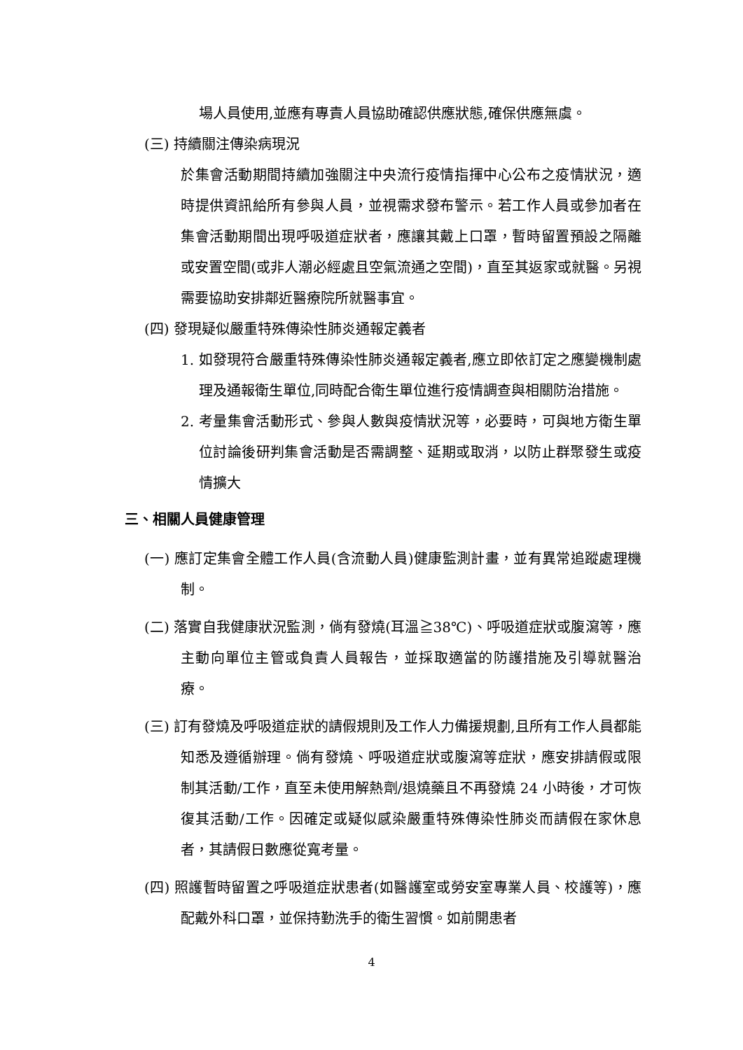場人員使用,並應有專責人員協助確認供應狀態,確保供應無虞。
(三) 持續關注傳染病現況
於集會活動期間持續加強關注中央流行疫情指揮中心公布之疫情狀況，適時提供資訊給所有參與人員，並視需求發布警示。若工作人員或參加者在集會活動期間出現呼吸道症狀者，應讓其戴上口罩，暫時留置預設之隔離或安置空間(或非人潮必經處且空氣流通之空間)，直至其返家或就醫。另視需要協助安排鄰近醫療院所就醫事宜。
(四) 發現疑似嚴重特殊傳染性肺炎通報定義者
1. 如發現符合嚴重特殊傳染性肺炎通報定義者,應立即依訂定之應變機制處理及通報衛生單位,同時配合衛生單位進行疫情調查與相關防治措施。
2. 考量集會活動形式、參與人數與疫情狀況等，必要時，可與地方衛生單位討論後研判集會活動是否需調整、延期或取消，以防止群聚發生或疫情擴大
三、相關人員健康管理
(一) 應訂定集會全體工作人員(含流動人員)健康監測計畫，並有異常追蹤處理機制。
(二) 落實自我健康狀況監測，倘有發燒(耳溫≧38℃)、呼吸道症狀或腹瀉等，應主動向單位主管或負責人員報告，並採取適當的防護措施及引導就醫治療。
(三) 訂有發燒及呼吸道症狀的請假規則及工作人力備援規劃,且所有工作人員都能知悉及遵循辦理。倘有發燒、呼吸道症狀或腹瀉等症狀，應安排請假或限制其活動/工作，直至未使用解熱劑/退燒藥且不再發燒 24 小時後，才可恢復其活動/工作。因確定或疑似感染嚴重特殊傳染性肺炎而請假在家休息者，其請假日數應從寬考量。
(四) 照護暫時留置之呼吸道症狀患者(如醫護室或勞安室專業人員、校護等)，應配戴外科口罩，並保持勤洗手的衛生習慣。如前開患者
4